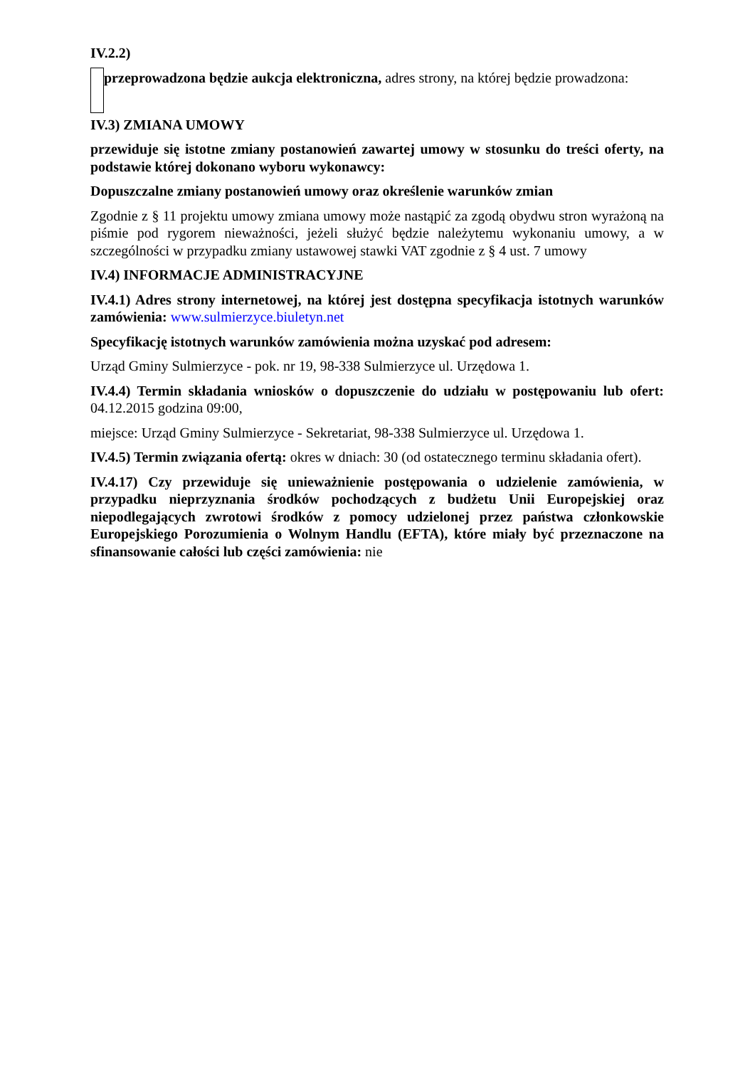IV.2.2)
przeprowadzona będzie aukcja elektroniczna, adres strony, na której będzie prowadzona:
IV.3) ZMIANA UMOWY
przewiduje się istotne zmiany postanowień zawartej umowy w stosunku do treści oferty, na podstawie której dokonano wyboru wykonawcy:
Dopuszczalne zmiany postanowień umowy oraz określenie warunków zmian
Zgodnie z § 11 projektu umowy zmiana umowy może nastąpić za zgodą obydwu stron wyrażoną na piśmie pod rygorem nieważności, jeżeli służyć będzie należytemu wykonaniu umowy, a w szczególności w przypadku zmiany ustawowej stawki VAT zgodnie z § 4 ust. 7 umowy
IV.4) INFORMACJE ADMINISTRACYJNE
IV.4.1) Adres strony internetowej, na której jest dostępna specyfikacja istotnych warunków zamówienia: www.sulmierzyce.biuletyn.net
Specyfikację istotnych warunków zamówienia można uzyskać pod adresem:
Urząd Gminy Sulmierzyce - pok. nr 19, 98-338 Sulmierzyce ul. Urzędowa 1.
IV.4.4) Termin składania wniosków o dopuszczenie do udziału w postępowaniu lub ofert: 04.12.2015 godzina 09:00,
miejsce: Urząd Gminy Sulmierzyce - Sekretariat, 98-338 Sulmierzyce ul. Urzędowa 1.
IV.4.5) Termin związania ofertą: okres w dniach: 30 (od ostatecznego terminu składania ofert).
IV.4.17) Czy przewiduje się unieważnienie postępowania o udzielenie zamówienia, w przypadku nieprzyznania środków pochodzących z budżetu Unii Europejskiej oraz niepodlegających zwrotowi środków z pomocy udzielonej przez państwa członkowskie Europejskiego Porozumienia o Wolnym Handlu (EFTA), które miały być przeznaczone na sfinansowanie całości lub części zamówienia: nie